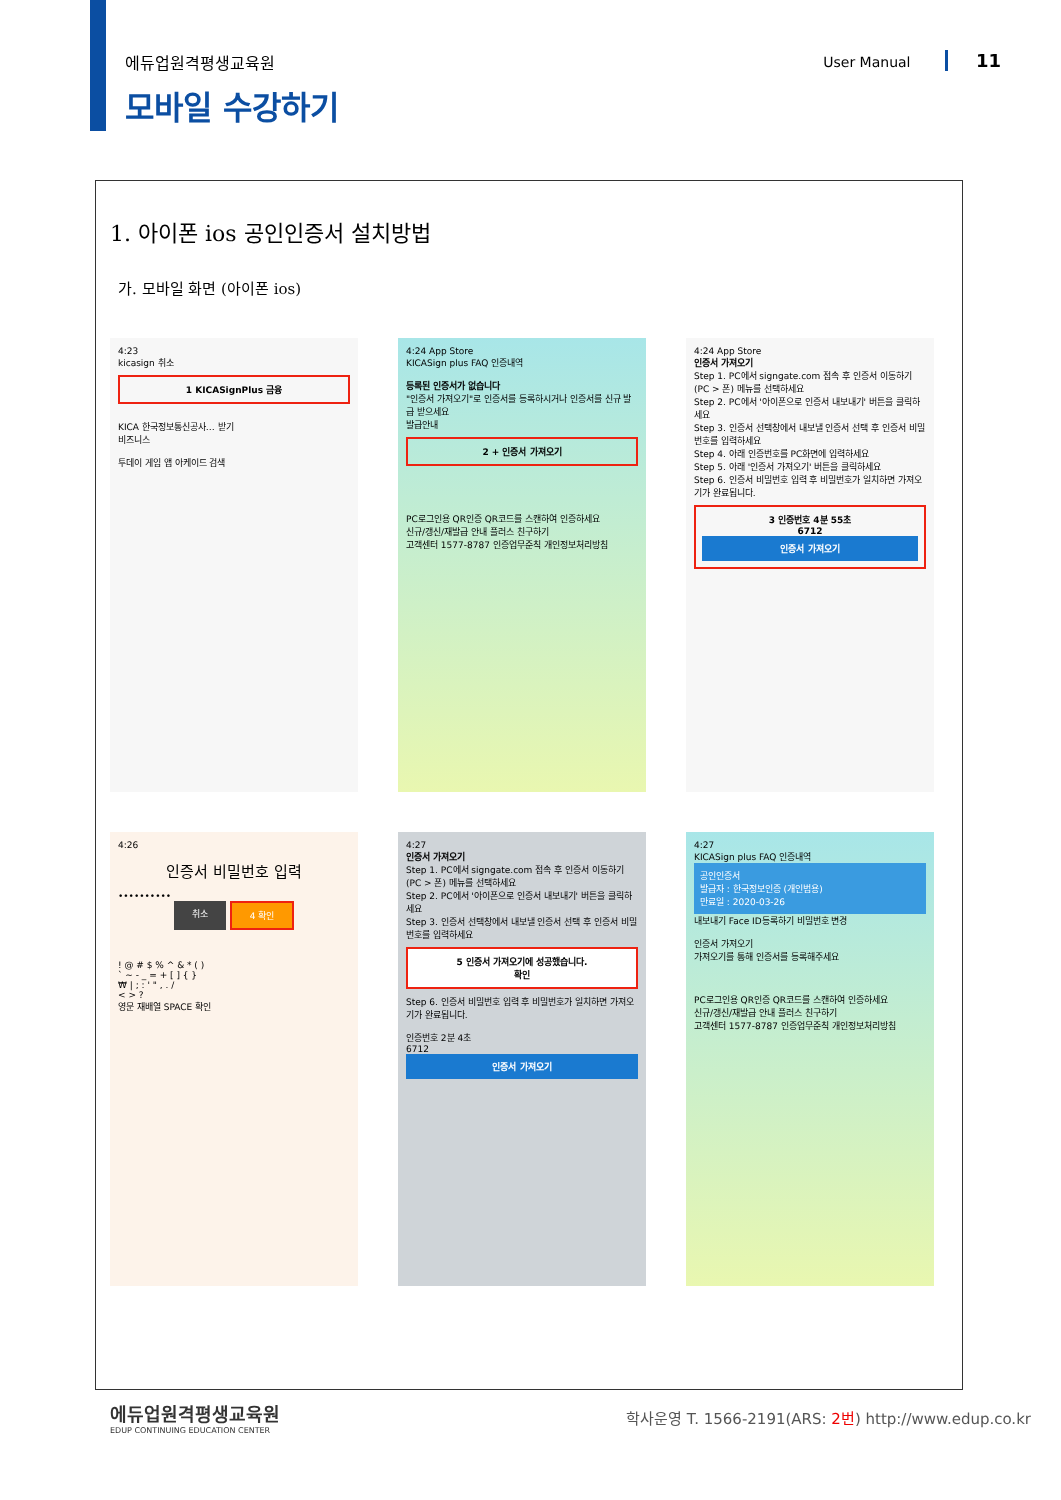에듀업원격평생교육원
모바일 수강하기
User Manual 11
1. 아이폰 ios 공인인증서 설치방법
가. 모바일 화면 (아이폰 ios)
4:23
kicasign 취소
1 KICASignPlus 금융
KICA 한국정보통신공사… 받기
비즈니스
투데이 게임 앱 아케이드 검색
4:24 App Store
KICASign plus FAQ 인증내역
등록된 인증서가 없습니다
"인증서 가져오기"로 인증서를 등록하시거나 인증서를 신규 발급 받으세요
발급안내
2 + 인증서 가져오기
PC로그인용 QR인증 QR코드를 스캔하여 인증하세요
신규/갱신/재발급 안내 플러스 친구하기
고객센터 1577-8787 인증업무준칙 개인정보처리방침
4:24 App Store
인증서 가져오기
Step 1. PC에서 signgate.com 접속 후 인증서 이동하기 (PC > 폰) 메뉴를 선택하세요
Step 2. PC에서 '아이폰으로 인증서 내보내기' 버튼을 클릭하세요
Step 3. 인증서 선택창에서 내보낼 인증서 선택 후 인증서 비밀번호를 입력하세요
Step 4. 아래 인증번호를 PC화면에 입력하세요
Step 5. 아래 '인증서 가져오기' 버튼을 클릭하세요
Step 6. 인증서 비밀번호 입력 후 비밀번호가 일치하면 가져오기가 완료됩니다.
3 인증번호 4분 55초
6712
인증서 가져오기
4:26
인증서 비밀번호 입력
••••••••••
취소 4 확인
! @ # $ % ^ & * ( )
` ~ - _ = + [ ] { }
₩ | ; : ' " , . /
< > ?
영문 재배열 SPACE 확인
4:27
인증서 가져오기
Step 1. PC에서 signgate.com 접속 후 인증서 이동하기 (PC > 폰) 메뉴를 선택하세요
Step 2. PC에서 '아이폰으로 인증서 내보내기' 버튼을 클릭하세요
Step 3. 인증서 선택창에서 내보낼 인증서 선택 후 인증서 비밀번호를 입력하세요
5 인증서 가져오기에 성공했습니다.
확인
Step 6. 인증서 비밀번호 입력 후 비밀번호가 일치하면 가져오기가 완료됩니다.
인증번호 2분 4초
6712
인증서 가져오기
4:27
KICASign plus FAQ 인증내역
공인인증서
발급자 : 한국정보인증 (개인범용)
만료일 : 2020-03-26
내보내기 Face ID등록하기 비밀번호 변경
인증서 가져오기
가져오기를 통해 인증서를 등록해주세요
PC로그인용 QR인증 QR코드를 스캔하여 인증하세요
신규/갱신/재발급 안내 플러스 친구하기
고객센터 1577-8787 인증업무준칙 개인정보처리방침
에듀업원격평생교육원
EDUP CONTINUING EDUCATION CENTER
학사운영 T. 1566-2191(ARS: 2번) http://www.edup.co.kr